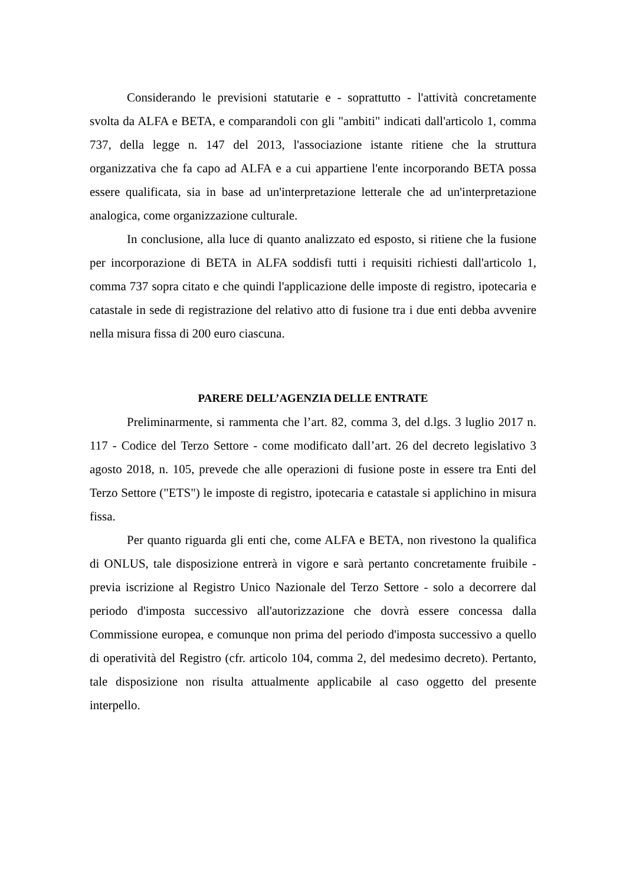Considerando le previsioni statutarie e - soprattutto - l'attività concretamente svolta da ALFA e BETA, e comparandoli con gli "ambiti" indicati dall'articolo 1, comma 737, della legge n. 147 del 2013, l'associazione istante ritiene che la struttura organizzativa che fa capo ad ALFA e a cui appartiene l'ente incorporando BETA possa essere qualificata, sia in base ad un'interpretazione letterale che ad un'interpretazione analogica, come organizzazione culturale.
In conclusione, alla luce di quanto analizzato ed esposto, si ritiene che la fusione per incorporazione di BETA in ALFA soddisfi tutti i requisiti richiesti dall'articolo 1, comma 737 sopra citato e che quindi l'applicazione delle imposte di registro, ipotecaria e catastale in sede di registrazione del relativo atto di fusione tra i due enti debba avvenire nella misura fissa di 200 euro ciascuna.
PARERE DELL’AGENZIA DELLE ENTRATE
Preliminarmente, si rammenta che l’art. 82, comma 3, del d.lgs. 3 luglio 2017 n. 117 - Codice del Terzo Settore - come modificato dall’art. 26 del decreto legislativo 3 agosto 2018, n. 105, prevede che alle operazioni di fusione poste in essere tra Enti del Terzo Settore ("ETS") le imposte di registro, ipotecaria e catastale si applichino in misura fissa.
Per quanto riguarda gli enti che, come ALFA e BETA, non rivestono la qualifica di ONLUS, tale disposizione entrerà in vigore e sarà pertanto concretamente fruibile - previa iscrizione al Registro Unico Nazionale del Terzo Settore - solo a decorrere dal periodo d'imposta successivo all'autorizzazione che dovrà essere concessa dalla Commissione europea, e comunque non prima del periodo d'imposta successivo a quello di operatività del Registro (cfr. articolo 104, comma 2, del medesimo decreto). Pertanto, tale disposizione non risulta attualmente applicabile al caso oggetto del presente interpello.